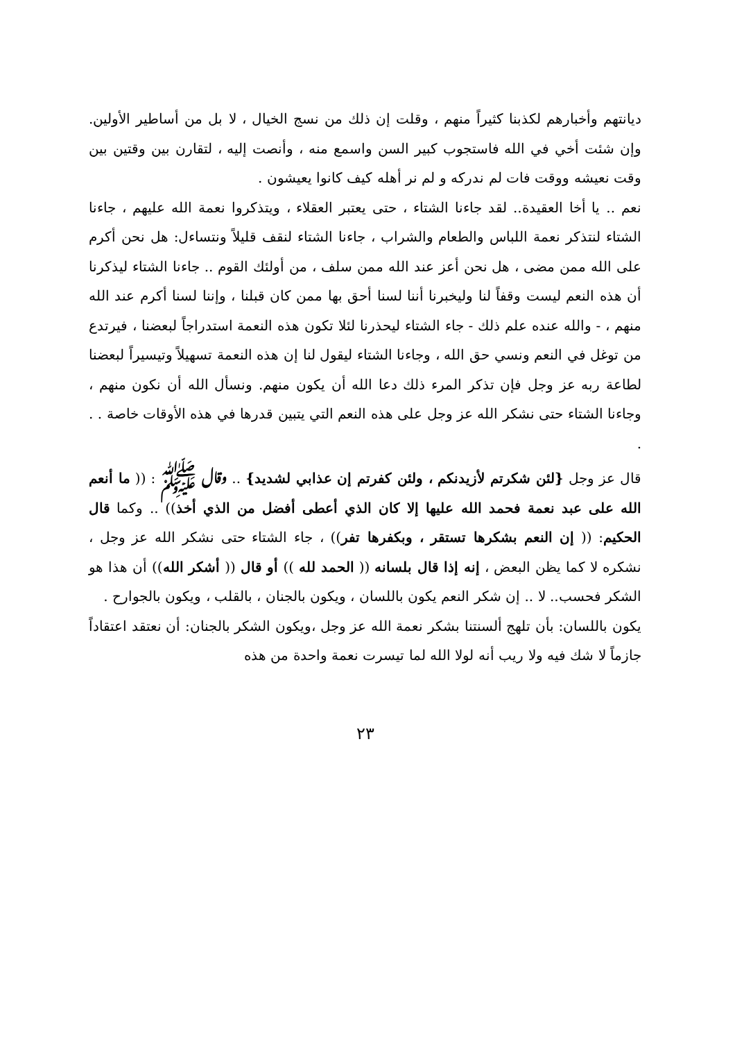ديانتهم وأخبارهم لكذبنا كثيراً منهم ، وقلت إن ذلك من نسج الخيال ، لا بل من أساطير الأولين. وإن شئت أخي في الله فاستجوب كبير السن واسمع منه ، وأنصت إليه ، لتقارن بين وقتين بين وقت نعيشه ووقت فات لم ندركه و لم نر أهله كيف كانوا يعيشون .
نعم .. يا أخا العقيدة.. لقد جاءنا الشتاء ، حتى يعتبر العقلاء ، ويتذكروا نعمة الله عليهم ، جاءنا الشتاء لنتذكر نعمة اللباس والطعام والشراب ، جاءنا الشتاء لنقف قليلاً ونتساءل: هل نحن أكرم على الله ممن مضى ، هل نحن أعز عند الله ممن سلف ، من أولئك القوم .. جاءنا الشتاء ليذكرنا أن هذه النعم ليست وقفاً لنا وليخبرنا أننا لسنا أحق بها ممن كان قبلنا ، وإننا لسنا أكرم عند الله منهم ، - والله عنده علم ذلك - جاء الشتاء ليحذرنا لئلا تكون هذه النعمة استدراجاً لبعضنا ، فيرتدع من توغل في النعم ونسي حق الله ، وجاءنا الشتاء ليقول لنا إن هذه النعمة تسهيلاً وتيسيراً لبعضنا لطاعة ربه عز وجل فإن تذكر المرء ذلك دعا الله أن يكون منهم. ونسأل الله أن نكون منهم ، وجاءنا الشتاء حتى نشكر الله عز وجل على هذه النعم التي يتبين قدرها في هذه الأوقات خاصة . . .
قال عز وجل {لئن شكرتم لأزيدنكم ، ولئن كفرتم إن عذابي لشديد} .. وقال ﷺ : (( ما أنعم الله على عبد نعمة فحمد الله عليها إلا كان الذي أعطى أفضل من الذي أخذ)) .. وكما قال الحكيم: (( إن النعم بشكرها تستقر ، وبكفرها تفر)) ، جاء الشتاء حتى نشكر الله عز وجل ، نشكره لا كما يظن البعض ، إنه إذا قال بلسانه (( الحمد لله )) أو قال (( أشكر الله)) أن هذا هو الشكر فحسب.. لا .. إن شكر النعم يكون باللسان ، ويكون بالجنان ، بالقلب ، ويكون بالجوارح .
يكون باللسان: بأن تلهج ألسنتنا بشكر نعمة الله عز وجل ،ويكون الشكر بالجنان: أن نعتقد اعتقاداً جازماً لا شك فيه ولا ريب أنه لولا الله لما تيسرت نعمة واحدة من هذه
٢٣